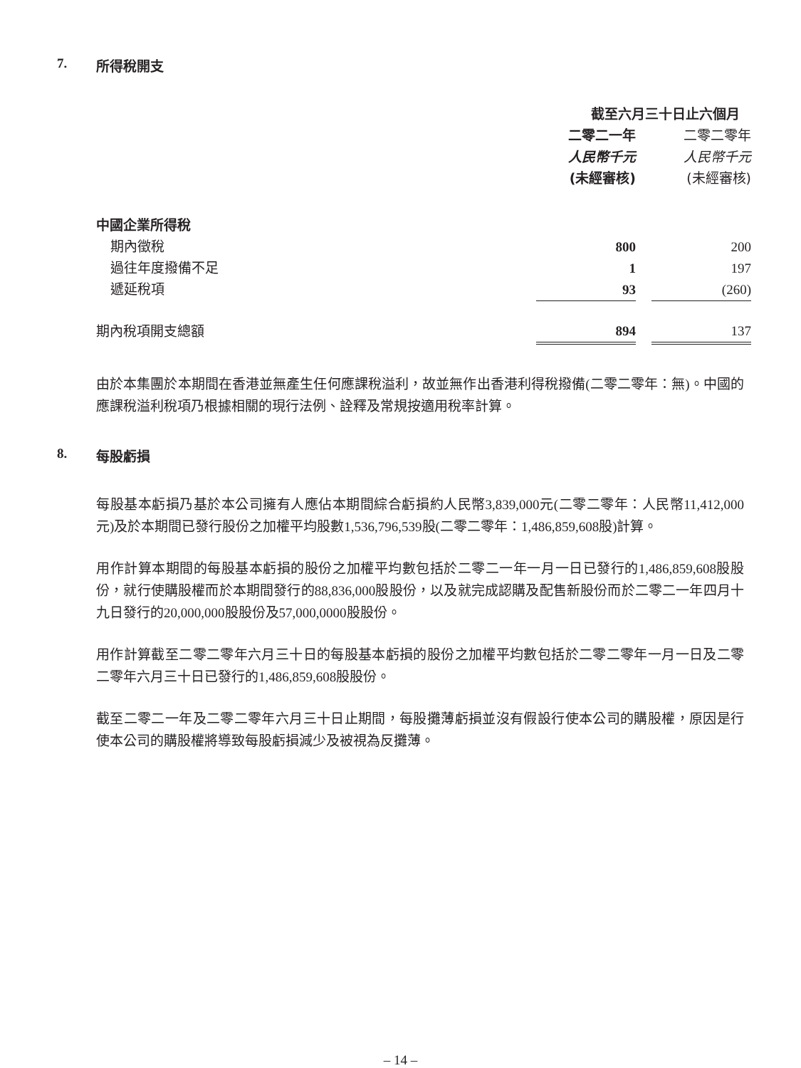7. 所得稅開支
| | 截至六月三十日止六個月 | | |
| | 二零二一年 | | 二零二零年 |
| | 人民幣千元 | | 人民幣千元 |
| | (未經審核) | | (未經審核) |
| 中國企業所得稅 | | | |
| 期內徵稅 | 800 | | 200 |
| 過往年度撥備不足 | 1 | | 197 |
| 遞延稅項 | 93 | | (260) |
| 期內稅項開支總額 | 894 | | 137 |
由於本集團於本期間在香港並無產生任何應課稅溢利，故並無作出香港利得稅撥備(二零二零年：無)。中國的應課稅溢利稅項乃根據相關的現行法例、詮釋及常規按適用稅率計算。
8. 每股虧損
每股基本虧損乃基於本公司擁有人應佔本期間綜合虧損約人民幣3,839,000元(二零二零年：人民幣11,412,000元)及於本期間已發行股份之加權平均股數1,536,796,539股(二零二零年：1,486,859,608股)計算。
用作計算本期間的每股基本虧損的股份之加權平均數包括於二零二一年一月一日已發行的1,486,859,608股股份，就行使購股權而於本期間發行的88,836,000股股份，以及就完成認購及配售新股份而於二零二一年四月十九日發行的20,000,000股股份及57,000,0000股股份。
用作計算截至二零二零年六月三十日的每股基本虧損的股份之加權平均數包括於二零二零年一月一日及二零二零年六月三十日已發行的1,486,859,608股股份。
截至二零二一年及二零二零年六月三十日止期間，每股攤薄虧損並沒有假設行使本公司的購股權，原因是行使本公司的購股權將導致每股虧損減少及被視為反攤薄。
– 14 –